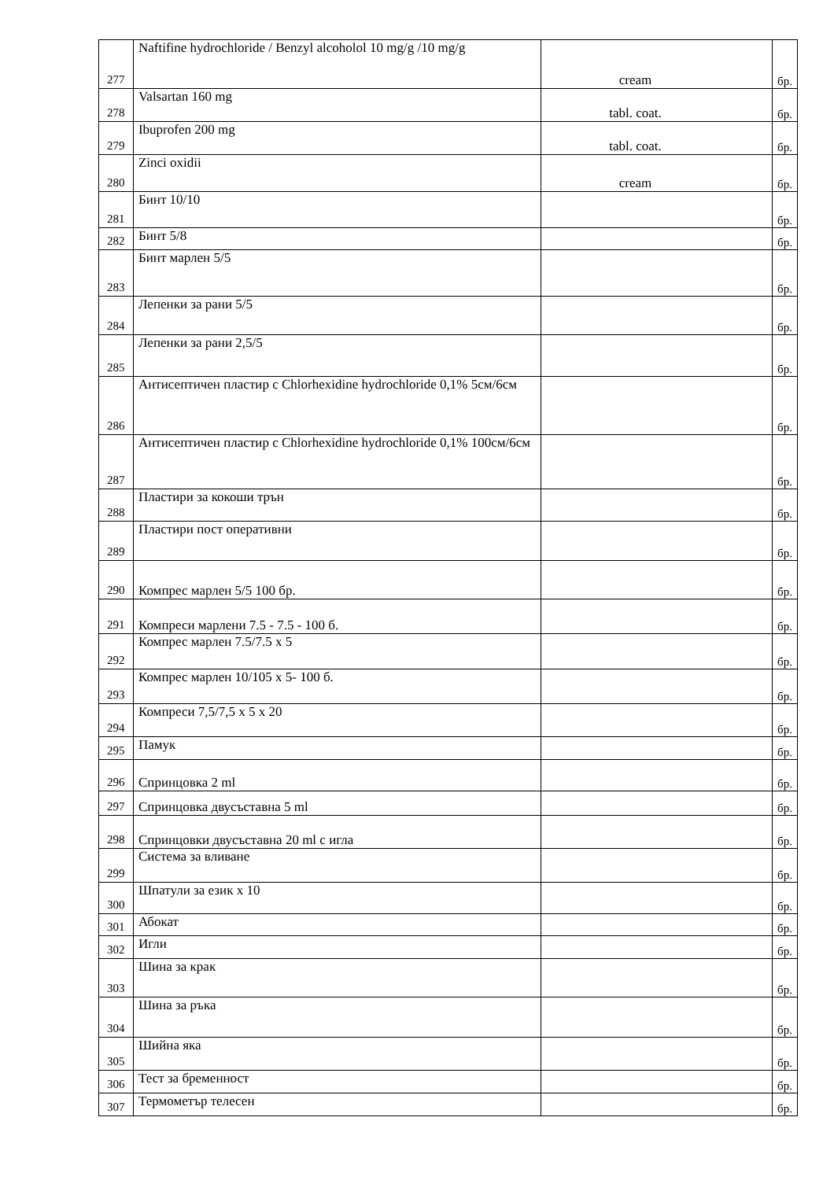| 277 | Naftifine hydrochloride / Benzyl alcoholol 10 mg/g /10 mg/g | cream | бр. |
| 278 | Valsartan 160 mg | tabl. coat. | бр. |
| 279 | Ibuprofen 200 mg | tabl. coat. | бр. |
| 280 | Zinci oxidii | cream | бр. |
| 281 | Бинт 10/10 | | бр. |
| 282 | Бинт 5/8 | | бр. |
| 283 | Бинт марлен 5/5 | | бр. |
| 284 | Лепенки за рани 5/5 | | бр. |
| 285 | Лепенки за рани 2,5/5 | | бр. |
| 286 | Антисептичен пластир с Chlorhexidine hydrochloride 0,1% 5см/6см | | бр. |
| 287 | Антисептичен пластир с Chlorhexidine hydrochloride 0,1% 100см/6см | | бр. |
| 288 | Пластири за кокоши трън | | бр. |
| 289 | Пластири пост оперативни | | бр. |
| 290 | Компрес марлен 5/5 100 бр. | | бр. |
| 291 | Компреси марлени 7.5 - 7.5 - 100 б. | | бр. |
| 292 | Компрес марлен 7.5/7.5 x 5 | | бр. |
| 293 | Компрес марлен 10/105 x 5- 100 б. | | бр. |
| 294 | Компреси 7,5/7,5 x 5 x 20 | | бр. |
| 295 | Памук | | бр. |
| 296 | Спринцовка 2 ml | | бр. |
| 297 | Спринцовка двусъставна 5 ml | | бр. |
| 298 | Спринцовки двусъставна 20 ml с игла | | бр. |
| 299 | Система за вливане | | бр. |
| 300 | Шпатули за език x 10 | | бр. |
| 301 | Абокат | | бр. |
| 302 | Игли | | бр. |
| 303 | Шина за крак | | бр. |
| 304 | Шина за ръка | | бр. |
| 305 | Шийна яка | | бр. |
| 306 | Тест за бременност | | бр. |
| 307 | Термометър телесен | | бр. |